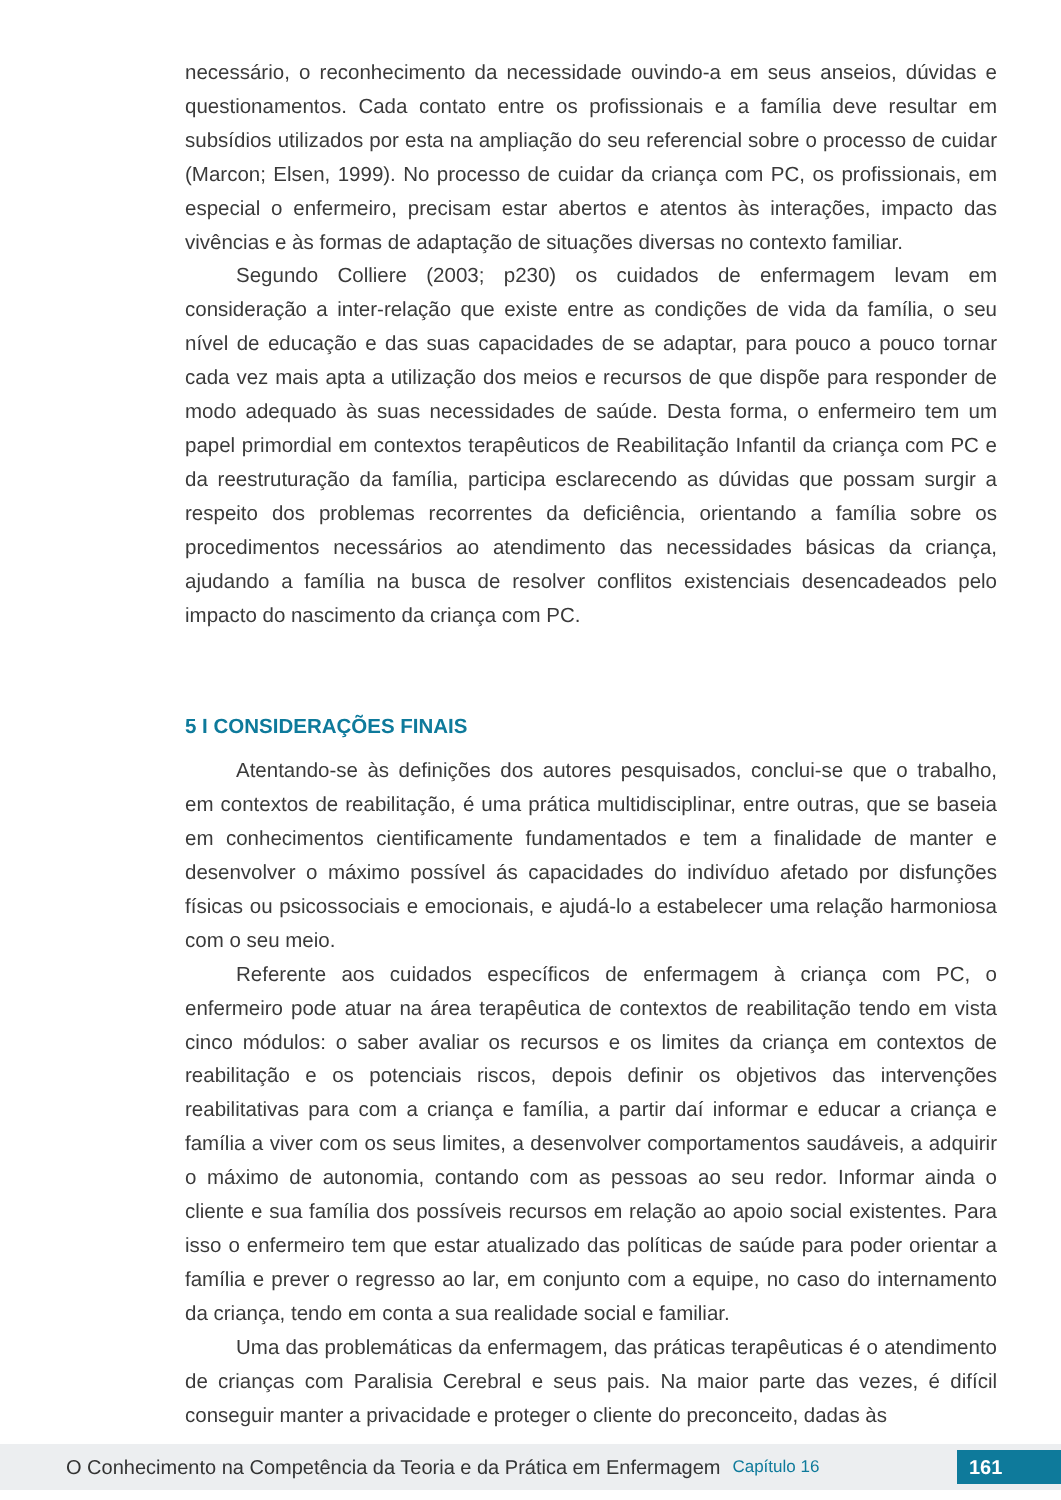necessário, o reconhecimento da necessidade ouvindo-a em seus anseios, dúvidas e questionamentos. Cada contato entre os profissionais e a família deve resultar em subsídios utilizados por esta na ampliação do seu referencial sobre o processo de cuidar (Marcon; Elsen, 1999). No processo de cuidar da criança com PC, os profissionais, em especial o enfermeiro, precisam estar abertos e atentos às interações, impacto das vivências e às formas de adaptação de situações diversas no contexto familiar.
Segundo Colliere (2003; p230) os cuidados de enfermagem levam em consideração a inter-relação que existe entre as condições de vida da família, o seu nível de educação e das suas capacidades de se adaptar, para pouco a pouco tornar cada vez mais apta a utilização dos meios e recursos de que dispõe para responder de modo adequado às suas necessidades de saúde. Desta forma, o enfermeiro tem um papel primordial em contextos terapêuticos de Reabilitação Infantil da criança com PC e da reestruturação da família, participa esclarecendo as dúvidas que possam surgir a respeito dos problemas recorrentes da deficiência, orientando a família sobre os procedimentos necessários ao atendimento das necessidades básicas da criança, ajudando a família na busca de resolver conflitos existenciais desencadeados pelo impacto do nascimento da criança com PC.
5 I CONSIDERAÇÕES FINAIS
Atentando-se às definições dos autores pesquisados, conclui-se que o trabalho, em contextos de reabilitação, é uma prática multidisciplinar, entre outras, que se baseia em conhecimentos cientificamente fundamentados e tem a finalidade de manter e desenvolver o máximo possível ás capacidades do indivíduo afetado por disfunções físicas ou psicossociais e emocionais, e ajudá-lo a estabelecer uma relação harmoniosa com o seu meio.
Referente aos cuidados específicos de enfermagem à criança com PC, o enfermeiro pode atuar na área terapêutica de contextos de reabilitação tendo em vista cinco módulos: o saber avaliar os recursos e os limites da criança em contextos de reabilitação e os potenciais riscos, depois definir os objetivos das intervenções reabilitativas para com a criança e família, a partir daí informar e educar a criança e família a viver com os seus limites, a desenvolver comportamentos saudáveis, a adquirir o máximo de autonomia, contando com as pessoas ao seu redor. Informar ainda o cliente e sua família dos possíveis recursos em relação ao apoio social existentes. Para isso o enfermeiro tem que estar atualizado das políticas de saúde para poder orientar a família e prever o regresso ao lar, em conjunto com a equipe, no caso do internamento da criança, tendo em conta a sua realidade social e familiar.
Uma das problemáticas da enfermagem, das práticas terapêuticas é o atendimento de crianças com Paralisia Cerebral e seus pais. Na maior parte das vezes, é difícil conseguir manter a privacidade e proteger o cliente do preconceito, dadas às
O Conhecimento na Competência da Teoria e da Prática em Enfermagem Capítulo 16 161